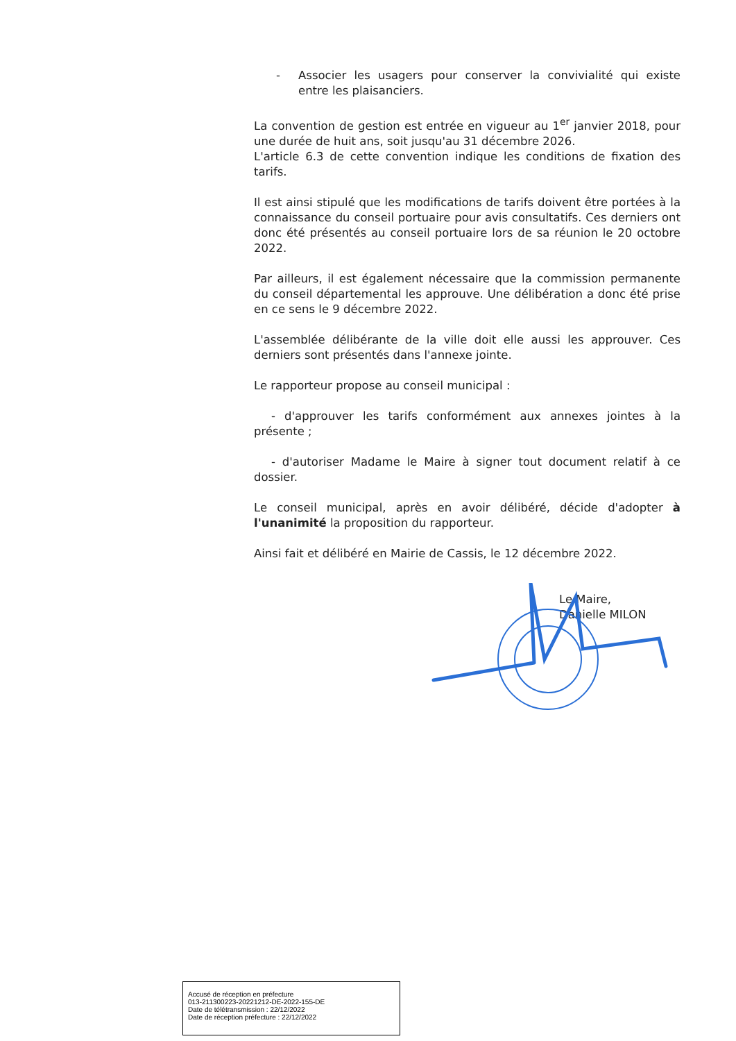- Associer les usagers pour conserver la convivialité qui existe entre les plaisanciers.
La convention de gestion est entrée en vigueur au 1<sup>er</sup> janvier 2018, pour une durée de huit ans, soit jusqu'au 31 décembre 2026.
L'article 6.3 de cette convention indique les conditions de fixation des tarifs.
Il est ainsi stipulé que les modifications de tarifs doivent être portées à la connaissance du conseil portuaire pour avis consultatifs. Ces derniers ont donc été présentés au conseil portuaire lors de sa réunion le 20 octobre 2022.
Par ailleurs, il est également nécessaire que la commission permanente du conseil départemental les approuve. Une délibération a donc été prise en ce sens le 9 décembre 2022.
L'assemblée délibérante de la ville doit elle aussi les approuver. Ces derniers sont présentés dans l'annexe jointe.
Le rapporteur propose au conseil municipal :
- d'approuver les tarifs conformément aux annexes jointes à la présente ;
- d'autoriser Madame le Maire à signer tout document relatif à ce dossier.
Le conseil municipal, après en avoir délibéré, décide d'adopter à l'unanimité la proposition du rapporteur.
Ainsi fait et délibéré en Mairie de Cassis, le 12 décembre 2022.
Le Maire,
Danielle MILON
Accusé de réception en préfecture
013-211300223-20221212-DE-2022-155-DE
Date de télétransmission : 22/12/2022
Date de réception préfecture : 22/12/2022